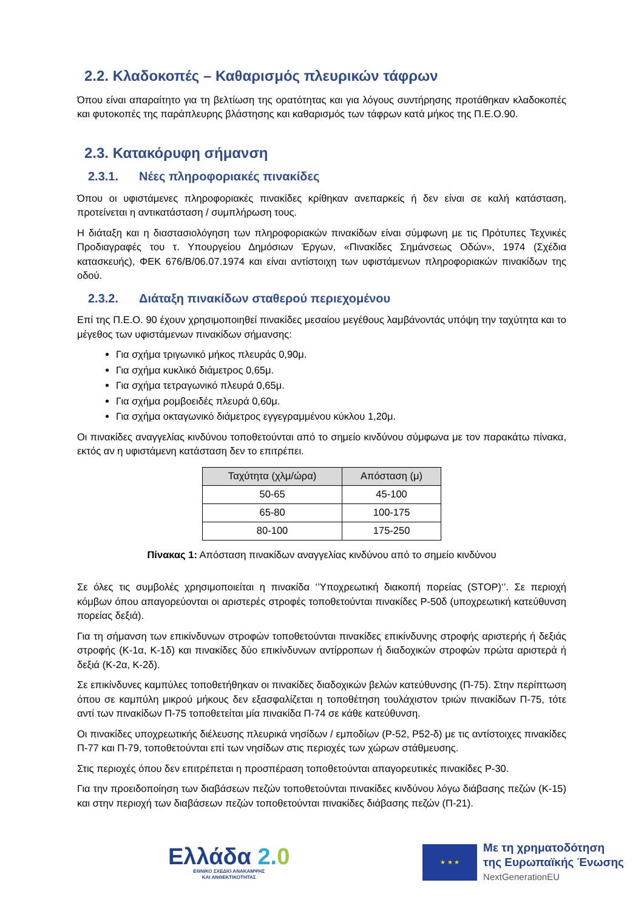2.2. Κλαδοκοπές – Καθαρισμός πλευρικών τάφρων
Όπου είναι απαραίτητο για τη βελτίωση της ορατότητας και για λόγους συντήρησης προτάθηκαν κλαδοκοπές και φυτοκοπές της παράπλευρης βλάστησης και καθαρισμός των τάφρων κατά μήκος της Π.Ε.Ο.90.
2.3. Κατακόρυφη σήμανση
2.3.1. Νέες πληροφοριακές πινακίδες
Όπου οι υφιστάμενες πληροφοριακές πινακίδες κρίθηκαν ανεπαρκείς ή δεν είναι σε καλή κατάσταση, προτείνεται η αντικατάσταση / συμπλήρωση τους.
Η διάταξη και η διαστασιολόγηση των πληροφοριακών πινακίδων είναι σύμφωνη με τις Πρότυπες Τεχνικές Προδιαγραφές του τ. Υπουργείου Δημόσιων Έργων, «Πινακίδες Σημάνσεως Οδών», 1974 (Σχέδια κατασκευής), ΦΕΚ 676/Β/06.07.1974 και είναι αντίστοιχη των υφιστάμενων πληροφοριακών πινακίδων της οδού.
2.3.2. Διάταξη πινακίδων σταθερού περιεχομένου
Επί της Π.Ε.Ο. 90 έχουν χρησιμοποιηθεί πινακίδες μεσαίου μεγέθους λαμβάνοντάς υπόψη την ταχύτητα και το μέγεθος των υφιστάμενων πινακίδων σήμανσης:
Για σχήμα τριγωνικό μήκος πλευράς 0,90μ.
Για σχήμα κυκλικό διάμετρος 0,65μ.
Για σχήμα τετραγωνικό πλευρά 0,65μ.
Για σχήμα ρομβοειδές πλευρά 0,60μ.
Για σχήμα οκταγωνικό διάμετρος εγγεγραμμένου κύκλου 1,20μ.
Οι πινακίδες αναγγελίας κινδύνου τοποθετούνται από το σημείο κινδύνου σύμφωνα με τον παρακάτω πίνακα, εκτός αν η υφιστάμενη κατάσταση δεν το επιτρέπει.
| Ταχύτητα (χλμ/ώρα) | Απόσταση (μ) |
| --- | --- |
| 50-65 | 45-100 |
| 65-80 | 100-175 |
| 80-100 | 175-250 |
Πίνακας 1: Απόσταση πινακίδων αναγγελίας κινδύνου από το σημείο κινδύνου
Σε όλες τις συμβολές χρησιμοποιείται η πινακίδα ‘’Υποχρεωτική διακοπή πορείας (STOP)‘’. Σε περιοχή κόμβων όπου απαγορεύονται οι αριστερές στροφές τοποθετούνται πινακίδες Ρ-50δ (υποχρεωτική κατεύθυνση πορείας δεξιά).
Για τη σήμανση των επικίνδυνων στροφών τοποθετούνται πινακίδες επικίνδυνης στροφής αριστερής ή δεξιάς στροφής (Κ-1α, Κ-1δ) και πινακίδες δύο επικίνδυνων αντίρροπων ή διαδοχικών στροφών πρώτα αριστερά ή δεξιά (Κ-2α, Κ-2δ).
Σε επικίνδυνες καμπύλες τοποθετήθηκαν οι πινακίδες διαδοχικών βελών κατεύθυνσης (Π-75). Στην περίπτωση όπου σε καμπύλη μικρού μήκους δεν εξασφαλίζεται η τοποθέτηση τουλάχιστον τριών πινακίδων Π-75, τότε αντί των πινακίδων Π-75 τοποθετείται μία πινακίδα Π-74 σε κάθε κατεύθυνση.
Οι πινακίδες υποχρεωτικής διέλευσης πλευρικά νησίδων / εμποδίων (Ρ-52, Ρ52-δ) με τις αντίστοιχες πινακίδες Π-77 και Π-79, τοποθετούνται επί των νησίδων στις περιοχές των χώρων στάθμευσης.
Στις περιοχές όπου δεν επιτρέπεται η προσπέραση τοποθετούνται απαγορευτικές πινακίδες Ρ-30.
Για την προειδοποίηση των διαβάσεων πεζών τοποθετούνται πινακίδες κινδύνου λόγω διάβασης πεζών (Κ-15) και στην περιοχή των διαβάσεων πεζών τοποθετούνται πινακίδες διάβασης πεζών (Π-21).
Ελλάδα 2. 0
ΕΘΝΙΚΟ ΣΧΕΔΙΟ ΑΝΑΚΑΜΨΗΣ
ΚΑΙ ΑΝΘΕΚΤΙΚΟΤΗΤΑΣ
★ ★ ★
Με τη χρηματοδότηση
της Ευρωπαϊκής Ένωσης
NextGenerationEU